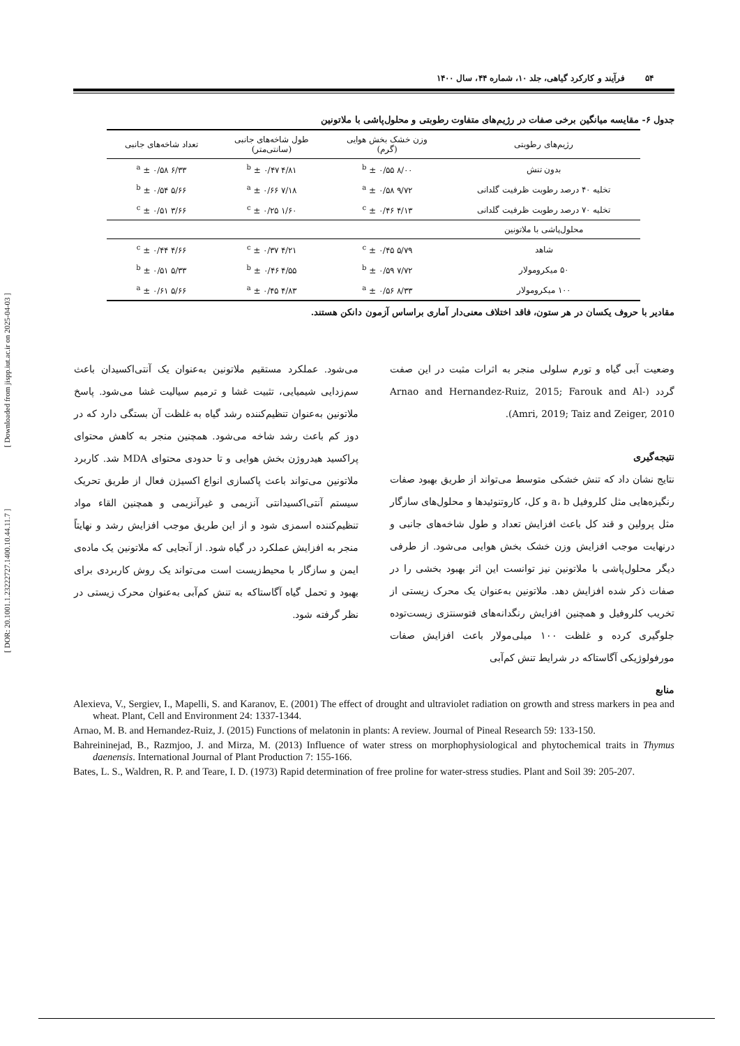[ DOR: 20.1001.1.23222727.1400.10.44.11.7 ] [ Downloaded from jispp.iut.ac.ir on 2025-04-03 ]
۵۴ فرآیند و کارکرد گیاهی، جلد ۱۰، شماره ۴۴، سال ۱۴۰۰
جدول ۶- مقایسه میانگین برخی صفات در رژیم‌های متفاوت رطوبتی و محلول‌پاشی با ملاتونین
| رژیم‌های رطوبتی | وزن خشک بخش هوایی (گرم) | طول شاخه‌های جانبی (سانتی‌متر) | تعداد شاخه‌های جانبی |
| --- | --- | --- | --- |
| بدون تنش | ۸/۰۰ <sup>b</sup> ± ۰/۵۵ | ۴/۸۱ <sup>b</sup> ± ۰/۴۷ | ۶/۳۳ <sup>a</sup> ± ۰/۵۸ |
| تخلیه ۴۰ درصد رطوبت ظرفیت گلدانی | ۹/۷۲ <sup>a</sup> ± ۰/۵۸ | ۷/۱۸ <sup>a</sup> ± ۰/۶۶ | ۵/۶۶ <sup>b</sup> ± ۰/۵۴ |
| تخلیه ۷۰ درصد رطوبت ظرفیت گلدانی | ۴/۱۳ <sup>c</sup> ± ۰/۴۶ | ۱/۶۰ <sup>c</sup> ± ۰/۲۵ | ۳/۶۶ <sup>c</sup> ± ۰/۵۱ |
| محلول‌پاشی با ملاتونین | | | |
| شاهد | ۵/۷۹ <sup>c</sup> ± ۰/۴۵ | ۴/۲۱ <sup>c</sup> ± ۰/۳۷ | ۴/۶۶ <sup>c</sup> ± ۰/۴۴ |
| ۵۰ میکرومولار | ۷/۷۲ <sup>b</sup> ± ۰/۵۹ | ۴/۵۵ <sup>b</sup> ± ۰/۴۶ | ۵/۳۳ <sup>b</sup> ± ۰/۵۱ |
| ۱۰۰ میکرومولار | ۸/۳۳ <sup>a</sup> ± ۰/۵۶ | ۴/۸۳ <sup>a</sup> ± ۰/۴۵ | ۵/۶۶ <sup>a</sup> ± ۰/۶۱ |
مقادیر با حروف یکسان در هر ستون، فاقد اختلاف معنی‌دار آماری براساس آزمون دانکن هستند.
وضعیت آبی گیاه و تورم سلولی منجر به اثرات مثبت در این صفت گردد (Arnao and Hernandez-Ruiz, 2015; Farouk and Al-Amri, 2019; Taiz and Zeiger, 2010).
نتیجه‌گیری
نتایج نشان داد که تنش خشکی متوسط می‌تواند از طریق بهبود صفات رنگیزه‌هایی مثل کلروفیل a، b و کل، کاروتنوئیدها و محلول‌های سازگار مثل پرولین و قند کل باعث افزایش تعداد و طول شاخه‌های جانبی و درنهایت موجب افزایش وزن خشک بخش هوایی می‌شود. از طرفی دیگر محلول‌پاشی با ملاتونین نیز توانست این اثر بهبود بخشی را در صفات ذکر شده افزایش دهد. ملاتونین به‌عنوان یک محرک زیستی از تخریب کلروفیل و همچنین افزایش رنگدانه‌های فتوسنتزی زیست‌توده جلوگیری کرده و غلظت ۱۰۰ میلی‌مولار باعث افزایش صفات مورفولوژیکی آگاستاکه در شرایط تنش کم‌آبی
می‌شود. عملکرد مستقیم ملاتونین به‌عنوان یک آنتی‌اکسیدان باعث سم‌زدایی شیمیایی، تثبیت غشا و ترمیم سیالیت غشا می‌شود. پاسخ ملاتونین به‌عنوان تنظیم‌کننده رشد گیاه به غلظت آن بستگی دارد که در دوز کم باعث رشد شاخه می‌شود. همچنین منجر به کاهش محتوای پراکسید هیدروژن بخش هوایی و تا حدودی محتوای MDA شد. کاربرد ملاتونین می‌تواند باعث پاکسازی انواع اکسیژن فعال از طریق تحریک سیستم آنتی‌اکسیدانتی آنزیمی و غیرآنزیمی و همچنین القاء مواد تنظیم‌کننده اسمزی شود و از این طریق موجب افزایش رشد و نهایتاً منجر به افزایش عملکرد در گیاه شود. از آنجایی که ملاتونین یک ماده‌ی ایمن و سازگار با محیط‌زیست است می‌تواند یک روش کاربردی برای بهبود و تحمل گیاه آگاستاکه به تنش کم‌آبی به‌عنوان محرک زیستی در نظر گرفته شود.
منابع
Alexieva, V., Sergiev, I., Mapelli, S. and Karanov, E. (2001) The effect of drought and ultraviolet radiation on growth and stress markers in pea and wheat. Plant, Cell and Environment 24: 1337-1344.
Arnao, M. B. and Hernandez-Ruiz, J. (2015) Functions of melatonin in plants: A review. Journal of Pineal Research 59: 133-150.
Bahreininejad, B., Razmjoo, J. and Mirza, M. (2013) Influence of water stress on morphophysiological and phytochemical traits in Thymus daenensis. International Journal of Plant Production 7: 155-166.
Bates, L. S., Waldren, R. P. and Teare, I. D. (1973) Rapid determination of free proline for water-stress studies. Plant and Soil 39: 205-207.